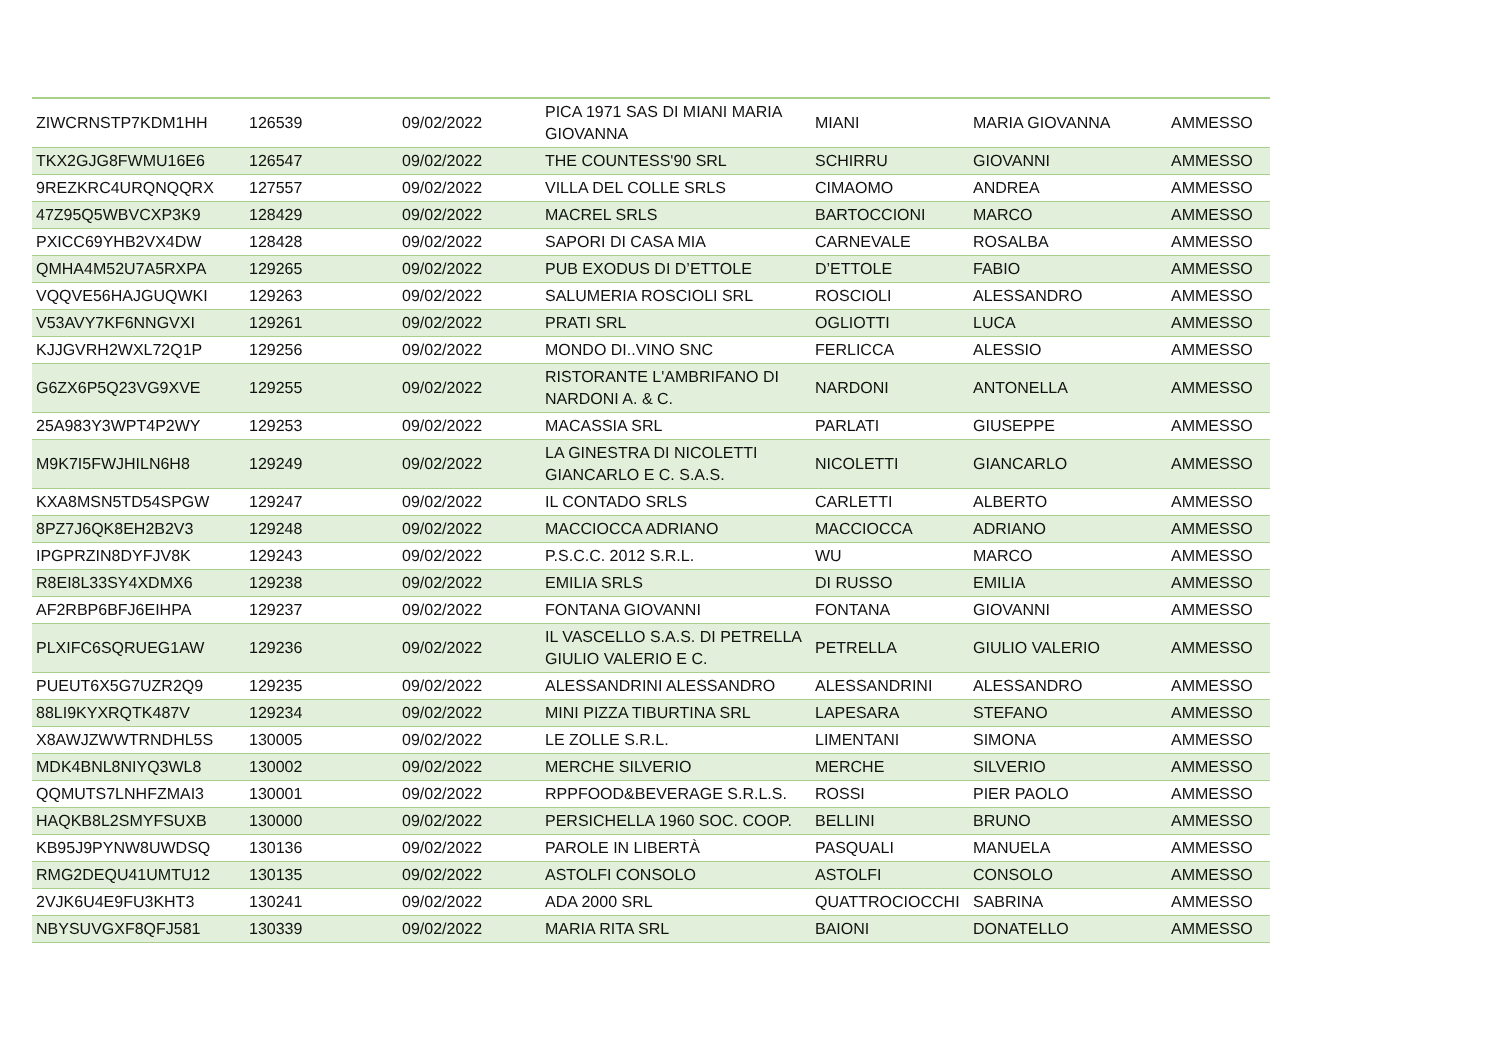| ZIWCRNSTP7KDM1HH | 126539 | 09/02/2022 | PICA 1971 SAS DI MIANI MARIA GIOVANNA | MIANI | MARIA GIOVANNA | AMMESSO |
| TKX2GJG8FWMU16E6 | 126547 | 09/02/2022 | THE COUNTESS'90 SRL | SCHIRRU | GIOVANNI | AMMESSO |
| 9REZKRC4URQNQQRX | 127557 | 09/02/2022 | VILLA DEL COLLE SRLS | CIMAOMO | ANDREA | AMMESSO |
| 47Z95Q5WBVCXP3K9 | 128429 | 09/02/2022 | MACREL SRLS | BARTOCCIONI | MARCO | AMMESSO |
| PXICC69YHB2VX4DW | 128428 | 09/02/2022 | SAPORI DI CASA MIA | CARNEVALE | ROSALBA | AMMESSO |
| QMHA4M52U7A5RXPA | 129265 | 09/02/2022 | PUB EXODUS DI D’ETTOLE | D’ETTOLE | FABIO | AMMESSO |
| VQQVE56HAJGUQWKI | 129263 | 09/02/2022 | SALUMERIA ROSCIOLI SRL | ROSCIOLI | ALESSANDRO | AMMESSO |
| V53AVY7KF6NNGVXI | 129261 | 09/02/2022 | PRATI SRL | OGLIOTTI | LUCA | AMMESSO |
| KJJGVRH2WXL72Q1P | 129256 | 09/02/2022 | MONDO DI..VINO SNC | FERLICCA | ALESSIO | AMMESSO |
| G6ZX6P5Q23VG9XVE | 129255 | 09/02/2022 | RISTORANTE L'AMBRIFANO DI NARDONI A. & C. | NARDONI | ANTONELLA | AMMESSO |
| 25A983Y3WPT4P2WY | 129253 | 09/02/2022 | MACASSIA SRL | PARLATI | GIUSEPPE | AMMESSO |
| M9K7I5FWJHILN6H8 | 129249 | 09/02/2022 | LA GINESTRA DI NICOLETTI GIANCARLO E C. S.A.S. | NICOLETTI | GIANCARLO | AMMESSO |
| KXA8MSN5TD54SPGW | 129247 | 09/02/2022 | IL CONTADO SRLS | CARLETTI | ALBERTO | AMMESSO |
| 8PZ7J6QK8EH2B2V3 | 129248 | 09/02/2022 | MACCIOCCA ADRIANO | MACCIOCCA | ADRIANO | AMMESSO |
| IPGPRZIN8DYFJV8K | 129243 | 09/02/2022 | P.S.C.C. 2012 S.R.L. | WU | MARCO | AMMESSO |
| R8EI8L33SY4XDMX6 | 129238 | 09/02/2022 | EMILIA SRLS | DI RUSSO | EMILIA | AMMESSO |
| AF2RBP6BFJ6EIHPA | 129237 | 09/02/2022 | FONTANA GIOVANNI | FONTANA | GIOVANNI | AMMESSO |
| PLXIFC6SQRUEG1AW | 129236 | 09/02/2022 | IL VASCELLO S.A.S. DI PETRELLA GIULIO VALERIO E C. | PETRELLA | GIULIO VALERIO | AMMESSO |
| PUEUT6X5G7UZR2Q9 | 129235 | 09/02/2022 | ALESSANDRINI ALESSANDRO | ALESSANDRINI | ALESSANDRO | AMMESSO |
| 88LI9KYXRQTK487V | 129234 | 09/02/2022 | MINI PIZZA TIBURTINA SRL | LAPESARA | STEFANO | AMMESSO |
| X8AWJZWWTRNDHL5S | 130005 | 09/02/2022 | LE ZOLLE S.R.L. | LIMENTANI | SIMONA | AMMESSO |
| MDK4BNL8NIYQ3WL8 | 130002 | 09/02/2022 | MERCHE SILVERIO | MERCHE | SILVERIO | AMMESSO |
| QQMUTS7LNHFZMAI3 | 130001 | 09/02/2022 | RPPFOOD&BEVERAGE S.R.L.S. | ROSSI | PIER PAOLO | AMMESSO |
| HAQKB8L2SMYFSUXB | 130000 | 09/02/2022 | PERSICHELLA 1960 SOC. COOP. | BELLINI | BRUNO | AMMESSO |
| KB95J9PYNW8UWDSQ | 130136 | 09/02/2022 | PAROLE IN LIBERTÀ | PASQUALI | MANUELA | AMMESSO |
| RMG2DEQU41UMTU12 | 130135 | 09/02/2022 | ASTOLFI CONSOLO | ASTOLFI | CONSOLO | AMMESSO |
| 2VJK6U4E9FU3KHT3 | 130241 | 09/02/2022 | ADA 2000 SRL | QUATTROCIOCCHI | SABRINA | AMMESSO |
| NBYSUVGXF8QFJ581 | 130339 | 09/02/2022 | MARIA RITA SRL | BAIONI | DONATELLO | AMMESSO |